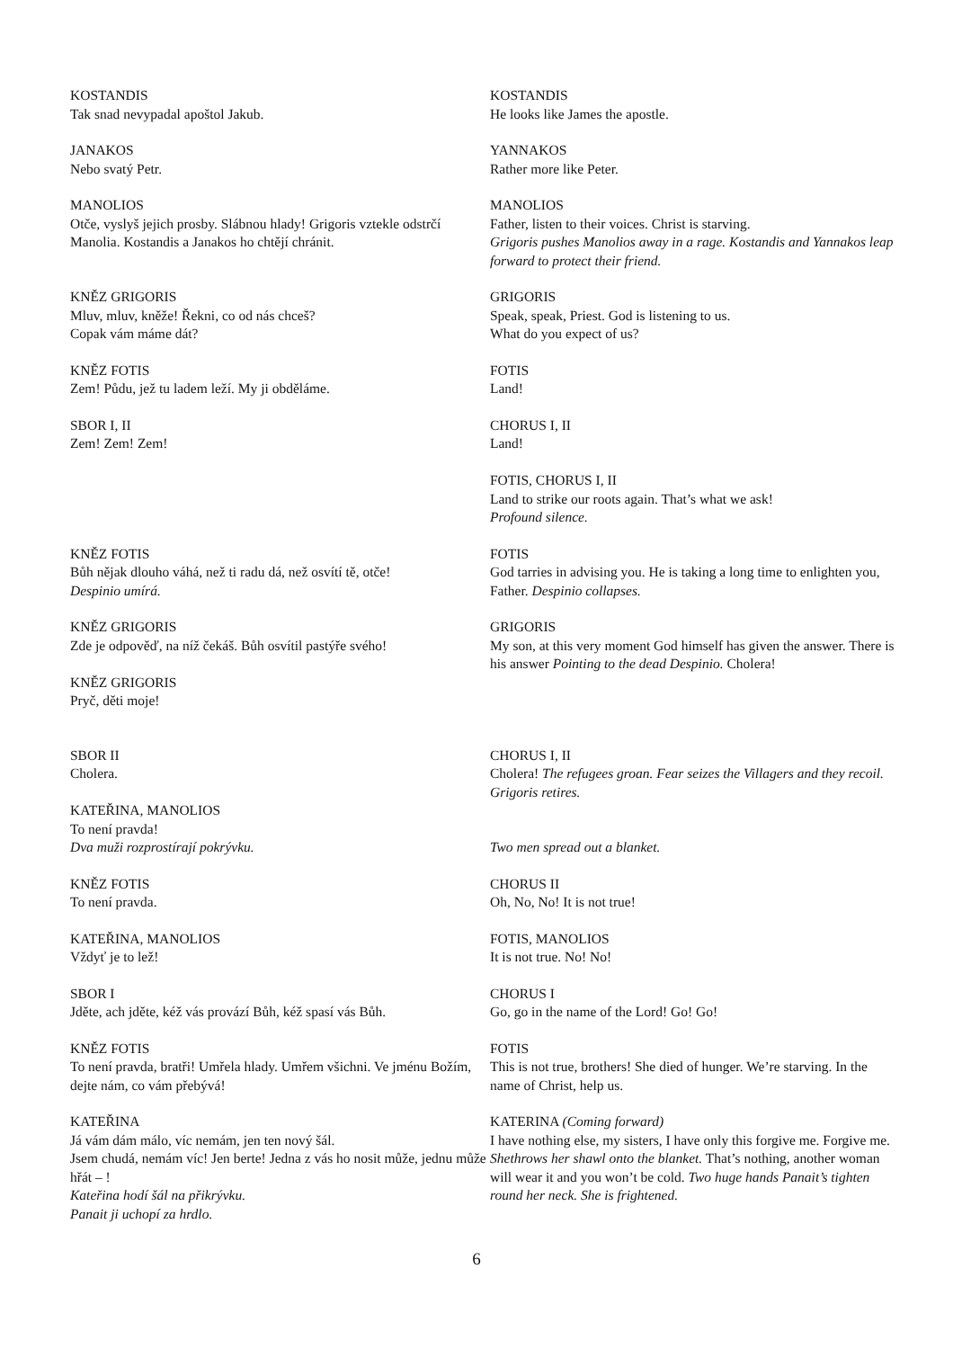KOSTANDIS
Tak snad nevypadal apoštol Jakub.
KOSTANDIS
He looks like James the apostle.
JANAKOS
Nebo svatý Petr.
YANNAKOS
Rather more like Peter.
MANOLIOS
Otče, vyslyš jejich prosby. Slábnou hlady! Grigoris vztekle odstrčí Manolia. Kostandis a Janakos ho chtějí chránit.
MANOLIOS
Father, listen to their voices. Christ is starving.
Grigoris pushes Manolios away in a rage. Kostandis and Yannakos leap forward to protect their friend.
KNĚZ GRIGORIS
Mluv, mluv, kněže! Řekni, co od nás chceš?
Copak vám máme dát?
GRIGORIS
Speak, speak, Priest. God is listening to us.
What do you expect of us?
KNĚZ FOTIS
Zem! Půdu, jež tu ladem leží. My ji obděláme.
FOTIS
Land!
SBOR I, II
Zem! Zem! Zem!
CHORUS I, II
Land!
FOTIS, CHORUS I, II
Land to strike our roots again. That’s what we ask!
Profound silence.
KNĚZ FOTIS
Bůh nějak dlouho váhá, než ti radu dá, než osvítí tě, otče!
Despinio umírá.
FOTIS
God tarries in advising you. He is taking a long time to enlighten you, Father. Despinio collapses.
KNĚZ GRIGORIS
Zde je odpověď, na níž čekáš. Bůh osvítil pastýře svého!
KNĚZ GRIGORIS
Pryč, děti moje!
GRIGORIS
My son, at this very moment God himself has given the answer. There is his answer Pointing to the dead Despinio. Cholera!
SBOR II
Cholera.
CHORUS I, II
Cholera! The refugees groan. Fear seizes the Villagers and they recoil. Grigoris retires.
KATEŘINA, MANOLIOS
To není pravda!
Dva muži rozprostírají pokrývku.
Two men spread out a blanket.
KNĚZ FOTIS
To není pravda.
CHORUS II
Oh, No, No! It is not true!
KATEŘINA, MANOLIOS
Vždyť je to lež!
FOTIS, MANOLIOS
It is not true. No! No!
SBOR I
Jděte, ach jděte, kéž vás provází Bůh, kéž spasí vás Bůh.
CHORUS I
Go, go in the name of the Lord! Go! Go!
KNĚZ FOTIS
To není pravda, bratři! Umřela hlady. Umřem všichni. Ve jménu Božím, dejte nám, co vám přebývá!
FOTIS
This is not true, brothers! She died of hunger. We’re starving. In the name of Christ, help us.
KATEŘINA
Já vám dám málo, víc nemám, jen ten nový šál.
Jsem chudá, nemám víc! Jen berte! Jedna z vás ho nosit může, jednu může hřát – !
Kateřina hodí šál na přikrývku.
Panait ji uchopí za hrdlo.
KATERINA (Coming forward)
I have nothing else, my sisters, I have only this forgive me. Forgive me. Shethrows her shawl onto the blanket. That’s nothing, another woman will wear it and you won’t be cold. Two huge hands Panait’s tighten round her neck. She is frightened.
6